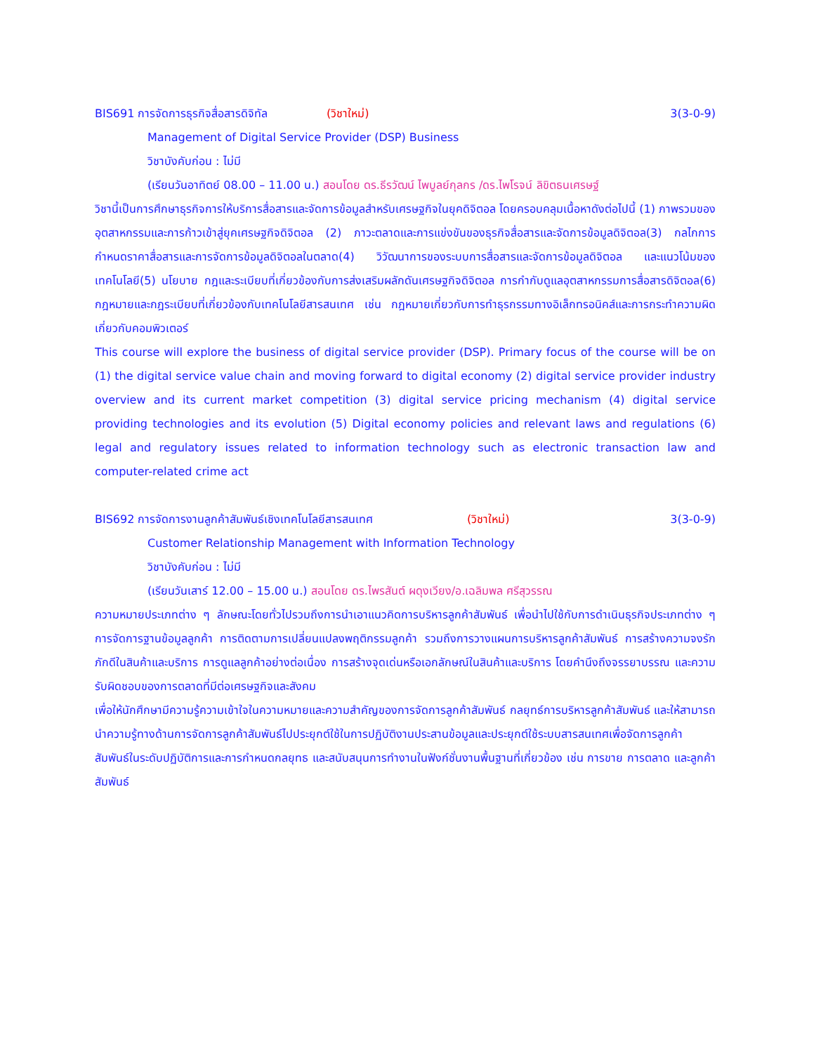BIS691 การจัดการธุรกิจสื่อสารดิจิทัล (วิชาใหม่) 3(3-0-9)
Management of Digital Service Provider (DSP) Business
วิชาบังคับก่อน : ไม่มี
(เรียนวันอาทิตย์ 08.00 – 11.00 น.) สอนโดย ดร.ธีรวัฒน์ ไพบูลย์กุลกร /ดร.ไพโรจน์ ลิขิตธนเศรษฐ์
วิชานี้เป็นการศึกษาธุรกิจการให้บริการสื่อสารและจัดการข้อมูลสำหรับเศรษฐกิจในยุคดิจิตอล โดยครอบคลุมเนื้อหาดังต่อไปนี้ (1) ภาพรวมของอุตสาหกรรมและการก้าวเข้าสู่ยุคเศรษฐกิจดิจิตอล (2) ภาวะตลาดและการแข่งขันของธุรกิจสื่อสารและจัดการข้อมูลดิจิตอล(3) กลไกการกำหนดราคาสื่อสารและการจัดการข้อมูลดิจิตอลในตลาด(4) วิวัฒนาการของระบบการสื่อสารและจัดการข้อมูลดิจิตอล และแนวโน้มของเทคโนโลยี(5) นโยบาย กฎและระเบียบที่เกี่ยวข้องกับการส่งเสริมผลักดันเศรษฐกิจดิจิตอล การกำกับดูแลอุตสาหกรรมการสื่อสารดิจิตอล(6) กฎหมายและกฎระเบียบที่เกี่ยวข้องกับเทคโนโลยีสารสนเทศ เช่น กฎหมายเกี่ยวกับการทำธุรกรรมทางอิเล็กทรอนิคส์และการกระทำความผิดเกี่ยวกับคอมพิวเตอร์
This course will explore the business of digital service provider (DSP). Primary focus of the course will be on (1) the digital service value chain and moving forward to digital economy (2) digital service provider industry overview and its current market competition (3) digital service pricing mechanism (4) digital service providing technologies and its evolution (5) Digital economy policies and relevant laws and regulations (6) legal and regulatory issues related to information technology such as electronic transaction law and computer-related crime act
BIS692 การจัดการงานลูกค้าสัมพันธ์เชิงเทคโนโลยีสารสนเทศ (วิชาใหม่) 3(3-0-9)
Customer Relationship Management with Information Technology
วิชาบังคับก่อน : ไม่มี
(เรียนวันเสาร์ 12.00 – 15.00 น.) สอนโดย ดร.ไพรสันต์ ผดุงเวียง/อ.เฉลิมพล ศรีสุวรรณ
ความหมายประเภทต่าง ๆ ลักษณะโดยทั่วไปรวมถึงการนำเอาแนวคิดการบริหารลูกค้าสัมพันธ์ เพื่อนำไปใช้กับการดำเนินธุรกิจประเภทต่าง ๆ การจัดการฐานข้อมูลลูกค้า การติดตามการเปลี่ยนแปลงพฤติกรรมลูกค้า รวมถึงการวางแผนการบริหารลูกค้าสัมพันธ์ การสร้างความจงรักภักดีในสินค้าและบริการ การดูแลลูกค้าอย่างต่อเนื่อง การสร้างจุดเด่นหรือเอกลักษณ์ในสินค้าและบริการ โดยคำนึงถึงจรรยาบรรณ และความรับผิดชอบของการตลาดที่มีต่อเศรษฐกิจและสังคม
เพื่อให้นักศึกษามีความรู้ความเข้าใจในความหมายและความสำคัญของการจัดการลูกค้าสัมพันธ์ กลยุทธ์การบริหารลูกค้าสัมพันธ์ และให้สามารถนำความรู้ทางด้านการจัดการลูกค้าสัมพันธ์ไปประยุกต์ใช้ในการปฏิบัติงานประสานข้อมูลและประยุกต์ใช้ระบบสารสนเทศเพื่อจัดการลูกค้าสัมพันธ์ในระดับปฏิบัติการและการกำหนดกลยุทธ และสนับสนุนการทำงานในฟังก์ชั่นงานพื้นฐานที่เกี่ยวข้อง เช่น การขาย การตลาด และลูกค้าสัมพันธ์